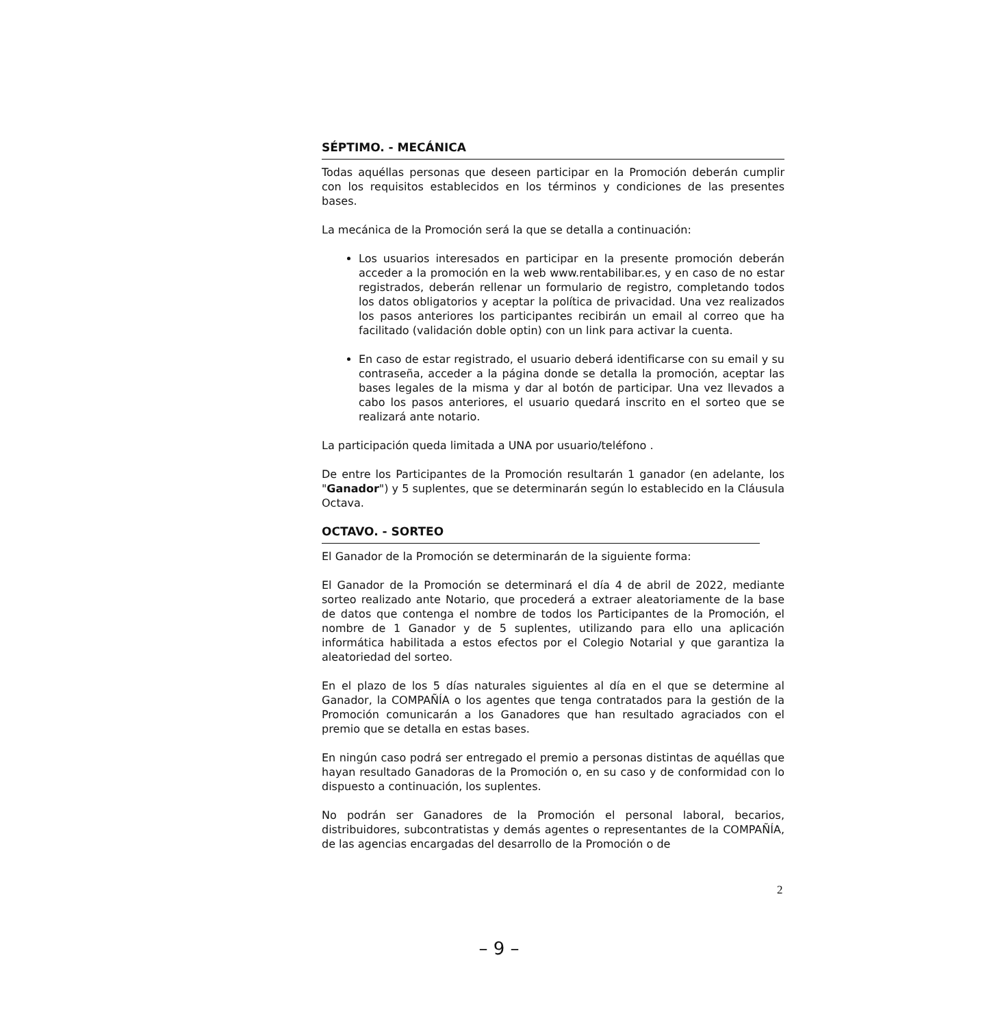SÉPTIMO. - MECÁNICA
Todas aquéllas personas que deseen participar en la Promoción deberán cumplir con los requisitos establecidos en los términos y condiciones de las presentes bases.
La mecánica de la Promoción será la que se detalla a continuación:
Los usuarios interesados en participar en la presente promoción deberán acceder a la promoción en la web www.rentabilibar.es, y en caso de no estar registrados, deberán rellenar un formulario de registro, completando todos los datos obligatorios y aceptar la política de privacidad. Una vez realizados los pasos anteriores los participantes recibirán un email al correo que ha facilitado (validación doble optin) con un link para activar la cuenta.
En caso de estar registrado, el usuario deberá identificarse con su email y su contraseña, acceder a la página donde se detalla la promoción, aceptar las bases legales de la misma y dar al botón de participar. Una vez llevados a cabo los pasos anteriores, el usuario quedará inscrito en el sorteo que se realizará ante notario.
La participación queda limitada a UNA por usuario/teléfono .
De entre los Participantes de la Promoción resultarán 1 ganador (en adelante, los "Ganador") y 5 suplentes, que se determinarán según lo establecido en la Cláusula Octava.
OCTAVO. - SORTEO
El Ganador de la Promoción se determinarán de la siguiente forma:
El Ganador de la Promoción se determinará el día 4 de abril de 2022, mediante sorteo realizado ante Notario, que procederá a extraer aleatoriamente de la base de datos que contenga el nombre de todos los Participantes de la Promoción, el nombre de 1 Ganador y de 5 suplentes, utilizando para ello una aplicación informática habilitada a estos efectos por el Colegio Notarial y que garantiza la aleatoriedad del sorteo.
En el plazo de los 5 días naturales siguientes al día en el que se determine al Ganador, la COMPAÑÍA o los agentes que tenga contratados para la gestión de la Promoción comunicarán a los Ganadores que han resultado agraciados con el premio que se detalla en estas bases.
En ningún caso podrá ser entregado el premio a personas distintas de aquéllas que hayan resultado Ganadoras de la Promoción o, en su caso y de conformidad con lo dispuesto a continuación, los suplentes.
No podrán ser Ganadores de la Promoción el personal laboral, becarios, distribuidores, subcontratistas y demás agentes o representantes de la COMPAÑÍA, de las agencias encargadas del desarrollo de la Promoción o de
2
– 9 –